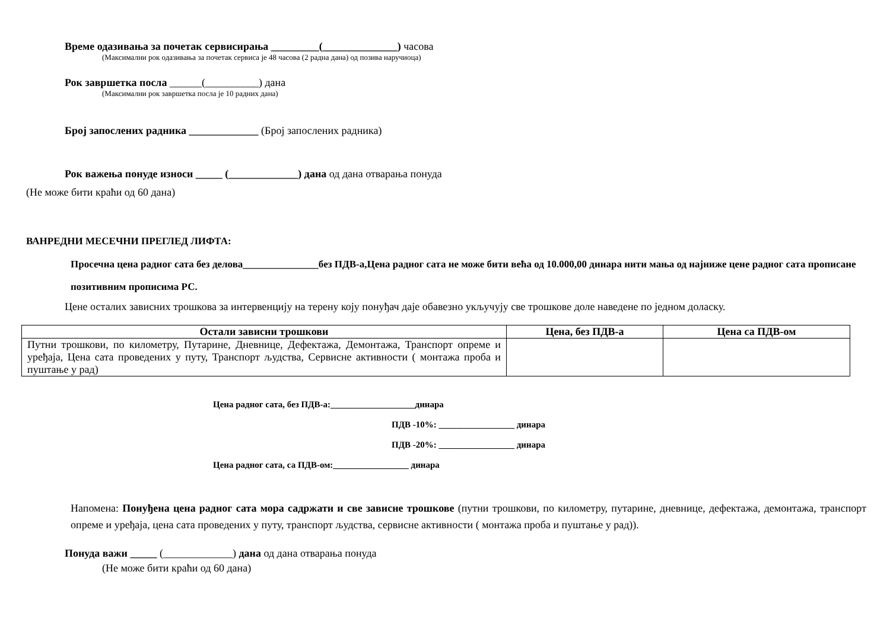Време одазивања за почетак сервисирања _________(______________) часова
(Максимални рок одазивања за почетак сервиса је 48 часова (2 радна дана) од позива наручиоца)
Рок завршетка посла ______(__________) дана
(Максимални рок завршетка посла је 10 радних дана)
Број запослених радника _____________ (Број запослених радника)
Рок важења понуде износи _____ (_____________) дана од дана отварања понуда
(Не може бити краћи од 60 дана)
ВАНРЕДНИ МЕСЕЧНИ ПРЕГЛЕД ЛИФТА:
Просечна цена радног сата без делова_______________без ПДВ-а,Цена радног сата не може бити већа од 10.000,00 динара нити мања од најниже цене радног сата прописане позитивним прописима РС.
Цене осталих зависних трошкова за интервенцију на терену коју понуђач даје обавезно укључују све трошкове доле наведене по једном доласку.
| Остали зависни трошкови | Цена, без ПДВ-а | Цена са ПДВ-ом |
| --- | --- | --- |
| Путни трошкови, по километру, Путарине, Дневнице, Дефектажа, Демонтажа, Транспорт опреме и уређаја, Цена сата проведених у путу, Транспорт људства, Сервисне активности ( монтажа проба и пуштање у рад) | | |
Цена радног сата, без ПДВ-а:___________________динара
ПДВ -10%: _________________ динара
ПДВ -20%: _________________ динара
Цена радног сата, са ПДВ-ом:_________________ динара
Напомена: Понуђена цена радног сата мора садржати и све зависне трошкове (путни трошкови, по километру, путарине, дневнице, дефектажа, демонтажа, транспорт опреме и уређаја, цена сата проведених у путу, транспорт људства, сервисне активности ( монтажа проба и пуштање у рад)).
Понуда важи _____ (_____________) дана од дана отварања понуда
(Не може бити краћи од 60 дана)